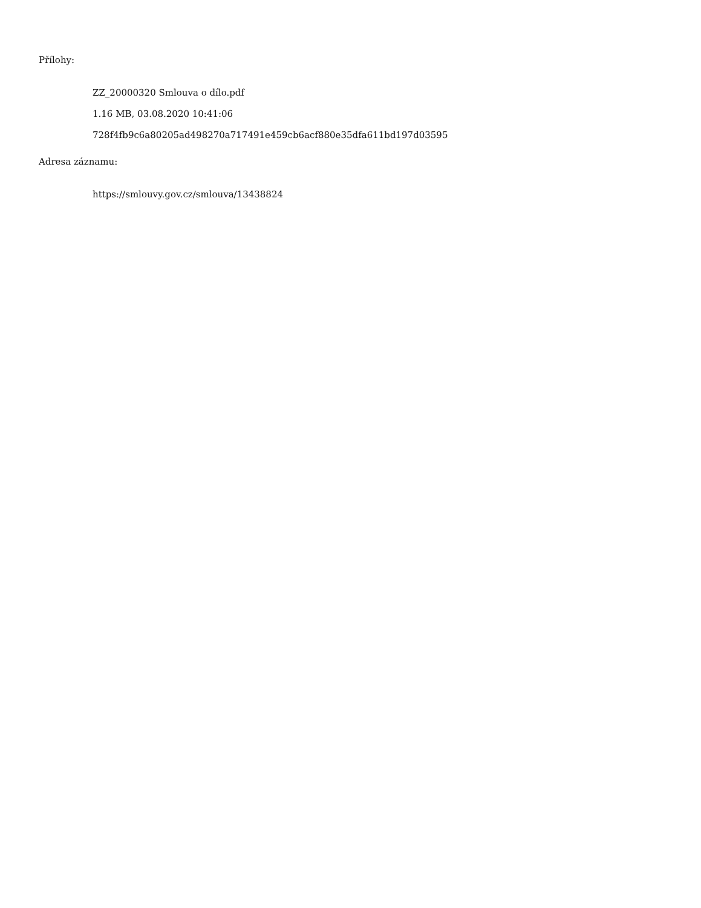Přílohy:
ZZ_20000320 Smlouva o dílo.pdf
1.16 MB, 03.08.2020 10:41:06
728f4fb9c6a80205ad498270a717491e459cb6acf880e35dfa611bd197d03595
Adresa záznamu:
https://smlouvy.gov.cz/smlouva/13438824